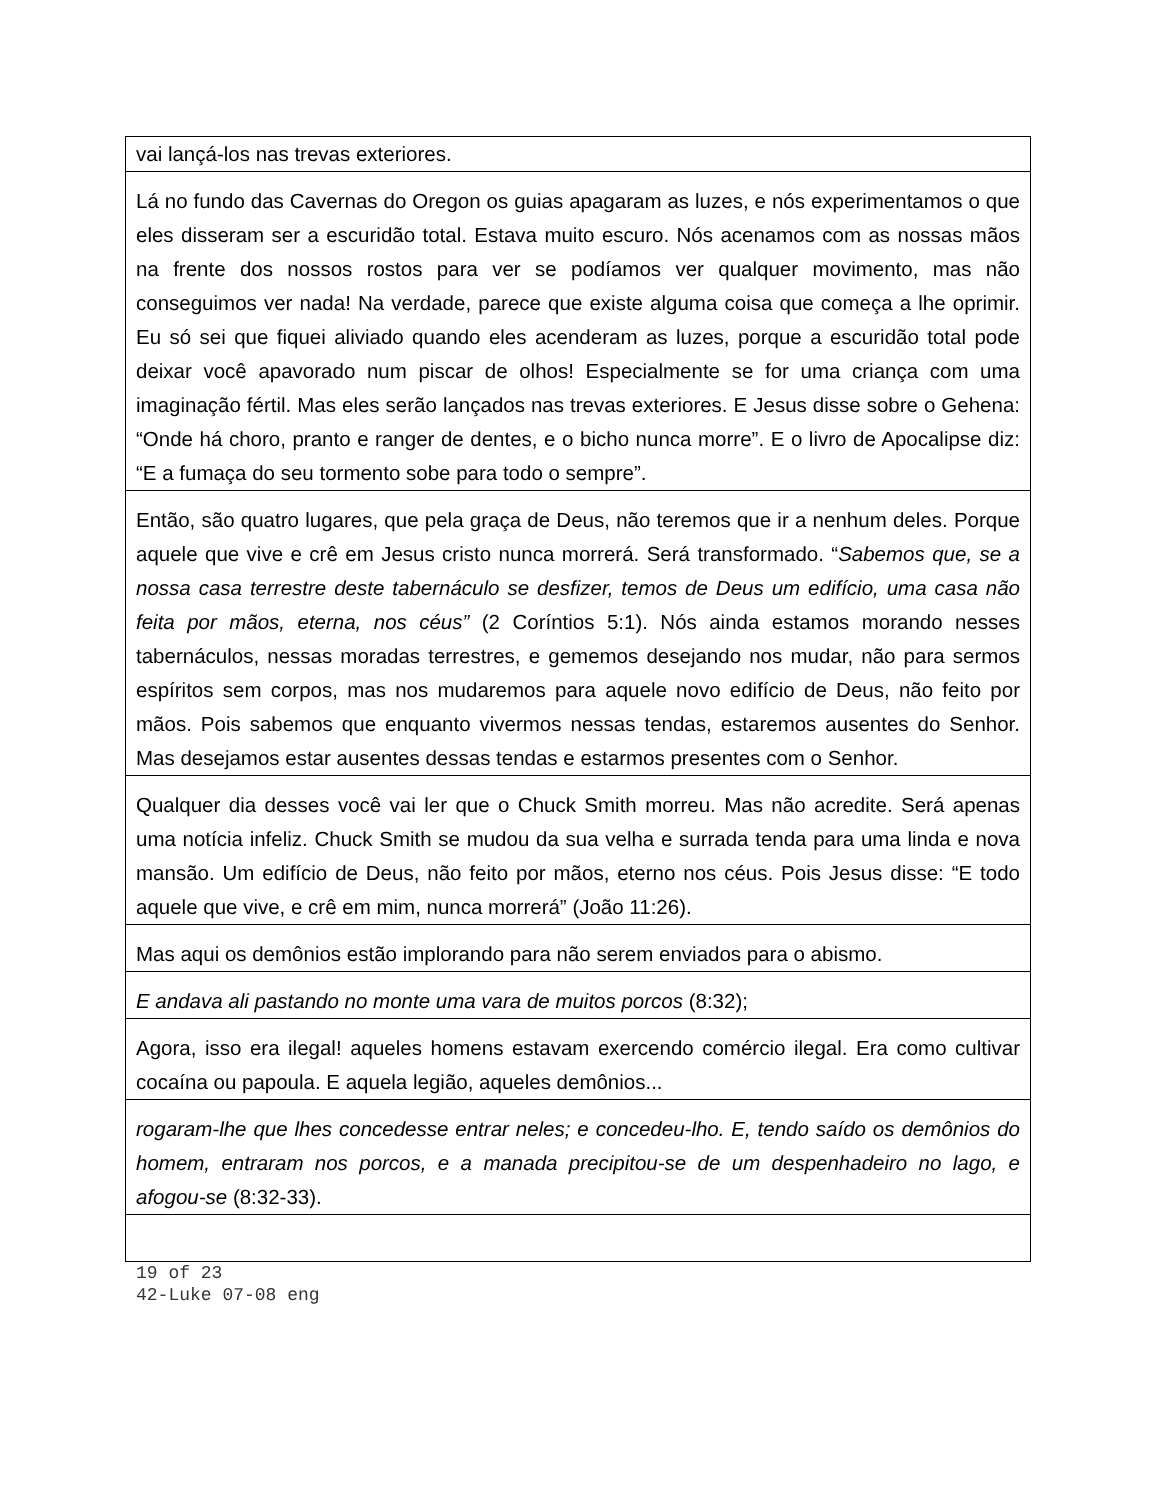| vai lançá-los nas trevas exteriores. |
| Lá no fundo das Cavernas do Oregon os guias apagaram as luzes, e nós experimentamos o que eles disseram ser a escuridão total. Estava muito escuro. Nós acenamos com as nossas mãos na frente dos nossos rostos para ver se podíamos ver qualquer movimento, mas não conseguimos ver nada! Na verdade, parece que existe alguma coisa que começa a lhe oprimir. Eu só sei que fiquei aliviado quando eles acenderam as luzes, porque a escuridão total pode deixar você apavorado num piscar de olhos! Especialmente se for uma criança com uma imaginação fértil. Mas eles serão lançados nas trevas exteriores. E Jesus disse sobre o Gehena: “Onde há choro, pranto e ranger de dentes, e o bicho nunca morre”. E o livro de Apocalipse diz: “E a fumaça do seu tormento sobe para todo o sempre”. |
| Então, são quatro lugares, que pela graça de Deus, não teremos que ir a nenhum deles. Porque aquele que vive e crê em Jesus cristo nunca morrerá. Será transformado. “ Sabemos que, se a nossa casa terrestre deste tabernáculo se desfizer, temos de Deus um edifício, uma casa não feita por mãos, eterna, nos céus” (2 Coríntios 5:1). Nós ainda estamos morando nesses tabernáculos, nessas moradas terrestres, e gememos desejando nos mudar, não para sermos espíritos sem corpos, mas nos mudaremos para aquele novo edifício de Deus, não feito por mãos. Pois sabemos que enquanto vivermos nessas tendas, estaremos ausentes do Senhor. Mas desejamos estar ausentes dessas tendas e estarmos presentes com o Senhor. |
| Qualquer dia desses você vai ler que o Chuck Smith morreu. Mas não acredite. Será apenas uma notícia infeliz. Chuck Smith se mudou da sua velha e surrada tenda para uma linda e nova mansão. Um edifício de Deus, não feito por mãos, eterno nos céus. Pois Jesus disse: “E todo aquele que vive, e crê em mim, nunca morrerá” (João 11:26). |
| Mas aqui os demônios estão implorando para não serem enviados para o abismo. |
| E andava ali pastando no monte uma vara de muitos porcos (8:32); |
| Agora, isso era ilegal! aqueles homens estavam exercendo comércio ilegal. Era como cultivar cocaína ou papoula. E aquela legião, aqueles demônios... |
| rogaram-lhe que lhes concedesse entrar neles; e concedeu-lho. E, tendo saído os demônios do homem, entraram nos porcos, e a manada precipitou-se de um despenhadeiro no lago, e afogou-se (8:32-33). |
19 of 23
42-Luke 07-08 eng